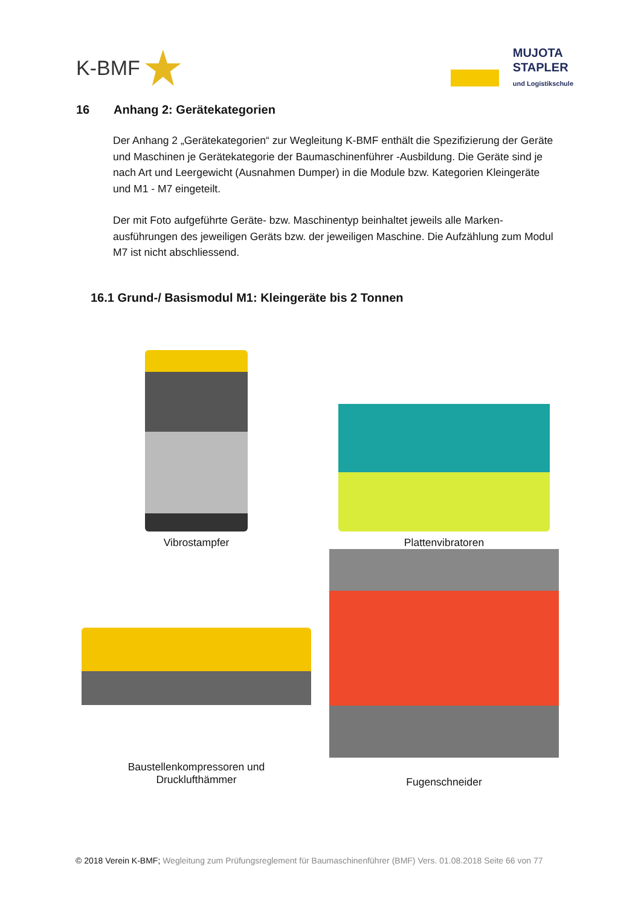K-BMF
MUJOTA
STAPLER
und Logistikschule
16 Anhang 2: Gerätekategorien
Der Anhang 2 „Gerätekategorien“ zur Wegleitung K-BMF enthält die Spezifizierung der Geräte und Maschinen je Gerätekategorie der Baumaschinenführer -Ausbildung. Die Geräte sind je nach Art und Leergewicht (Ausnahmen Dumper) in die Module bzw. Kategorien Kleingeräte und M1 - M7 eingeteilt.
Der mit Foto aufgeführte Geräte- bzw. Maschinentyp beinhaltet jeweils alle Marken-ausführungen des jeweiligen Geräts bzw. der jeweiligen Maschine. Die Aufzählung zum Modul M7 ist nicht abschliessend.
16.1 Grund-/ Basismodul M1: Kleingeräte bis 2 Tonnen
Vibrostampfer
Plattenvibratoren
Baustellenkompressoren und
Drucklufthämmer
Fugenschneider
© 2018 Verein K-BMF; Wegleitung zum Prüfungsreglement für Baumaschinenführer (BMF) Vers. 01.08.2018 Seite 66 von 77